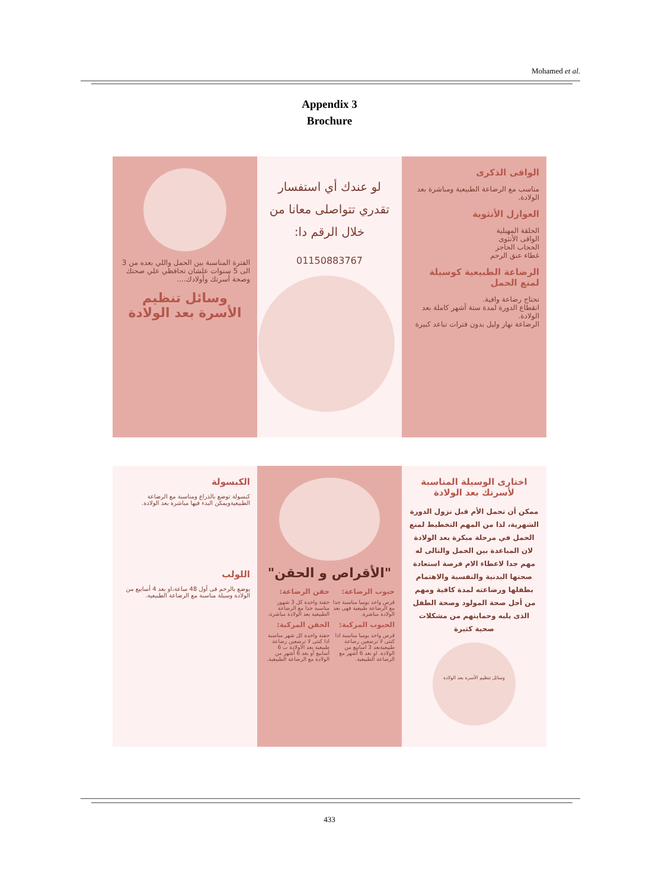Mohamed et al.
Appendix 3
Brochure
الفترة المناسبة بين الحمل واللي بعده من 3 الى 5 سنوات علشان تحافظي علي صحتك وصحة أسرتك وأولادك....
وسائل تنظيم
الأسرة بعد الولادة
لو عندك أي استفسار تقدري تتواصلى معانا من خلال الرقم دا:
01150883767
الواقى الذكرى
مناسب مع الرضاعة الطبيعية ومباشرة بعد الولادة.
العوازل الأنثوية
الحلقة المهبلية
الواقى الأنثوى
الحجاب الحاجز
غطاء عنق الرحم
الرضاعة الطبيعية كوسيلة لمنع الحمل
تحتاج رضاعة وافية.
انقطاع الدورة لمدة ستة أشهر كاملة بعد الولادة.
الرضاعة نهار وليل بدون فترات تباعد كبيرة
الكبسولة
كبسولة توضع بالذراع ومناسبة مع الرضاعة الطبيعيةويمكن البدء فيها مباشرة بعد الولادة.
اللولب
يوضع بالرحم فى أول 48 ساعة،او بعد 4 أسابيع من الولادة وسيلة مناسبة مع الرضاعة الطبيعية.
"الأقراص و الحقن"
حبوب الرضاعة:
قرص واحد يوميا مناسبة جدا مع الرضاعة طبيعية فهى بعد الولادة مباشرة.
الحبوب المركبة:
قرص واحد يوميا مناسبة اذا كنتى لا ترضعين رضاعة طبيعيةبعد 3 اسابيع من الولادة. او بعد 6 أشهر مع الرضاعة الطبيعية.
حقن الرضاعة:
حقنة واحدة كل 3 شهور مناسبة جدا مع الرضاعة الطبيعية بعد الولادة مباشرة.
الحقن المركبة:
حقنة واحدة كل شهر مناسبة اذا كنتى لا ترضعين رضاعة طبيعية بعد الاولادة ب 6 أسابيع أو بعد 6 أشهر من الولادة مع الرضاعة الطبيعية.
اختارى الوسيلة المناسبة لأسرتك بعد الولادة
ممكن أن تحمل الأم قبل نزول الدورة الشهرية، لذا من المهم التخطيط لمنع الحمل في مرحلة مبكرة بعد الولادة لان المباعدة بين الحمل والتالى له مهم جدا لاعطاء الام فرصة استعادة صحتها البدنية والنفسية والاهتمام بطفلها ورضاعته لمدة كافية ومهم من أجل صحة المولود وصحة الطفل الذى يليه وحمايتهم من مشكلات صحية كثيرة
وسائل تنظيم الأسرة بعد الولادة
433